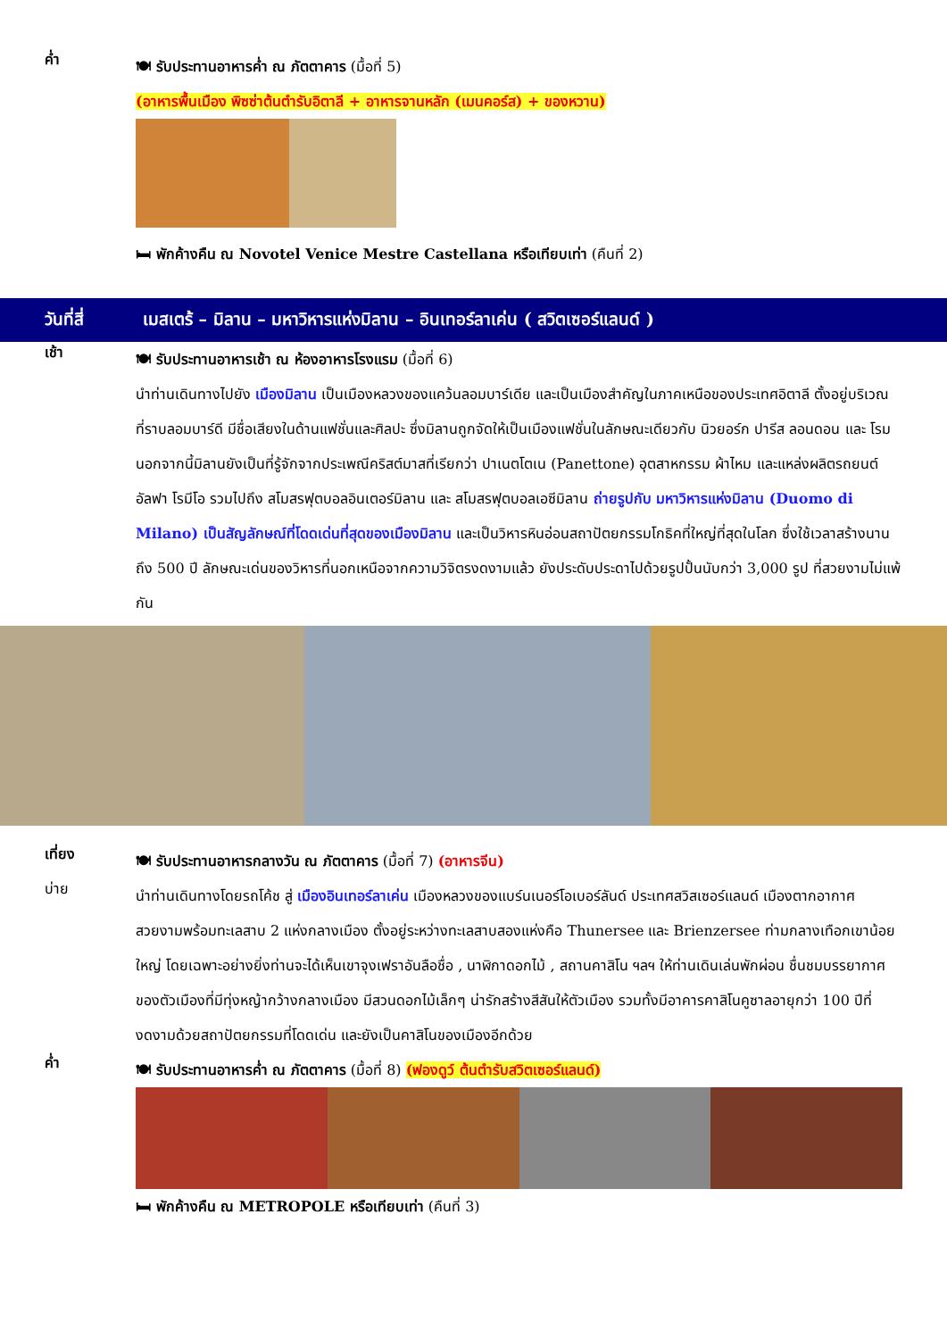ค่ำ
🍽 รับประทานอาหารค่ำ ณ ภัตตาคาร (มื้อที่ 5)
(อาหารพื้นเมือง พิซซ่าต้นตำรับอิตาลี + อาหารจานหลัก (เมนคอร์ส) + ของหวาน)
🛏 พักค้างคืน ณ Novotel Venice Mestre Castellana หรือเทียบเท่า (คืนที่ 2)
วันที่สี่ เมสเตร้ – มิลาน – มหาวิหารแห่งมิลาน – อินเทอร์ลาเค่น ( สวิตเซอร์แลนด์ )
เช้า
🍽 รับประทานอาหารเช้า ณ ห้องอาหารโรงแรม (มื้อที่ 6)
นำท่านเดินทางไปยัง เมืองมิลาน เป็นเมืองหลวงของแคว้นลอมบาร์เดีย และเป็นเมืองสำคัญในภาคเหนือของประเทศอิตาลี ตั้งอยู่บริเวณที่ราบลอมบาร์ดี มีชื่อเสียงในด้านแฟชั่นและศิลปะ ซึ่งมิลานถูกจัดให้เป็นเมืองแฟชั่นในลักษณะเดียวกับ นิวยอร์ก ปารีส ลอนดอน และ โรม นอกจากนี้มิลานยังเป็นที่รู้จักจากประเพณีคริสต์มาสที่เรียกว่า ปาเนตโตเน (Panettone) อุตสาหกรรม ผ้าไหม และแหล่งผลิตรถยนต์ อัลฟา โรมีโอ รวมไปถึง สโมสรฟุตบอลอินเตอร์มิลาน และ สโมสรฟุตบอลเอซีมิลาน ถ่ายรูปกับ มหาวิหารแห่งมิลาน (Duomo di Milano) เป็นสัญลักษณ์ที่โดดเด่นที่สุดของเมืองมิลาน และเป็นวิหารหินอ่อนสถาปัตยกรรมโกธิคที่ใหญ่ที่สุดในโลก ซึ่งใช้เวลาสร้างนานถึง 500 ปี ลักษณะเด่นของวิหารที่นอกเหนือจากความวิจิตรงดงามแล้ว ยังประดับประดาไปด้วยรูปปั้นนับกว่า 3,000 รูป ที่สวยงามไม่แพ้กัน
เที่ยง
🍽 รับประทานอาหารกลางวัน ณ ภัตตาคาร (มื้อที่ 7) (อาหารจีน)
บ่าย
นำท่านเดินทางโดยรถโค้ช สู่ เมืองอินเทอร์ลาเค่น เมืองหลวงของแบร์นเนอร์โอเบอร์ลันด์ ประเทศสวิสเซอร์แลนด์ เมืองตากอากาศสวยงามพร้อมทะเลสาบ 2 แห่งกลางเมือง ตั้งอยู่ระหว่างทะเลสาบสองแห่งคือ Thunersee และ Brienzersee ท่ามกลางเทือกเขาน้อยใหญ่ โดยเฉพาะอย่างยิ่งท่านจะได้เห็นเขาจุงเฟราอันลือชื่อ , นาฬิกาดอกไม้ , สถานคาสิโน ฯลฯ ให้ท่านเดินเล่นพักผ่อน ชื่นชมบรรยากาศของตัวเมืองที่มีทุ่งหญ้ากว้างกลางเมือง มีสวนดอกไม้เล็กๆ น่ารักสร้างสีสันให้ตัวเมือง รวมทั้งมีอาคารคาสิโนคูซาลอายุกว่า 100 ปีที่งดงามด้วยสถาปัตยกรรมที่โดดเด่น และยังเป็นคาสิโนของเมืองอีกด้วย
ค่ำ
🍽 รับประทานอาหารค่ำ ณ ภัตตาคาร (มื้อที่ 8) (ฟองดูว์ ต้นตำรับสวิตเซอร์แลนด์)
🛏 พักค้างคืน ณ METROPOLE หรือเทียบเท่า (คืนที่ 3)